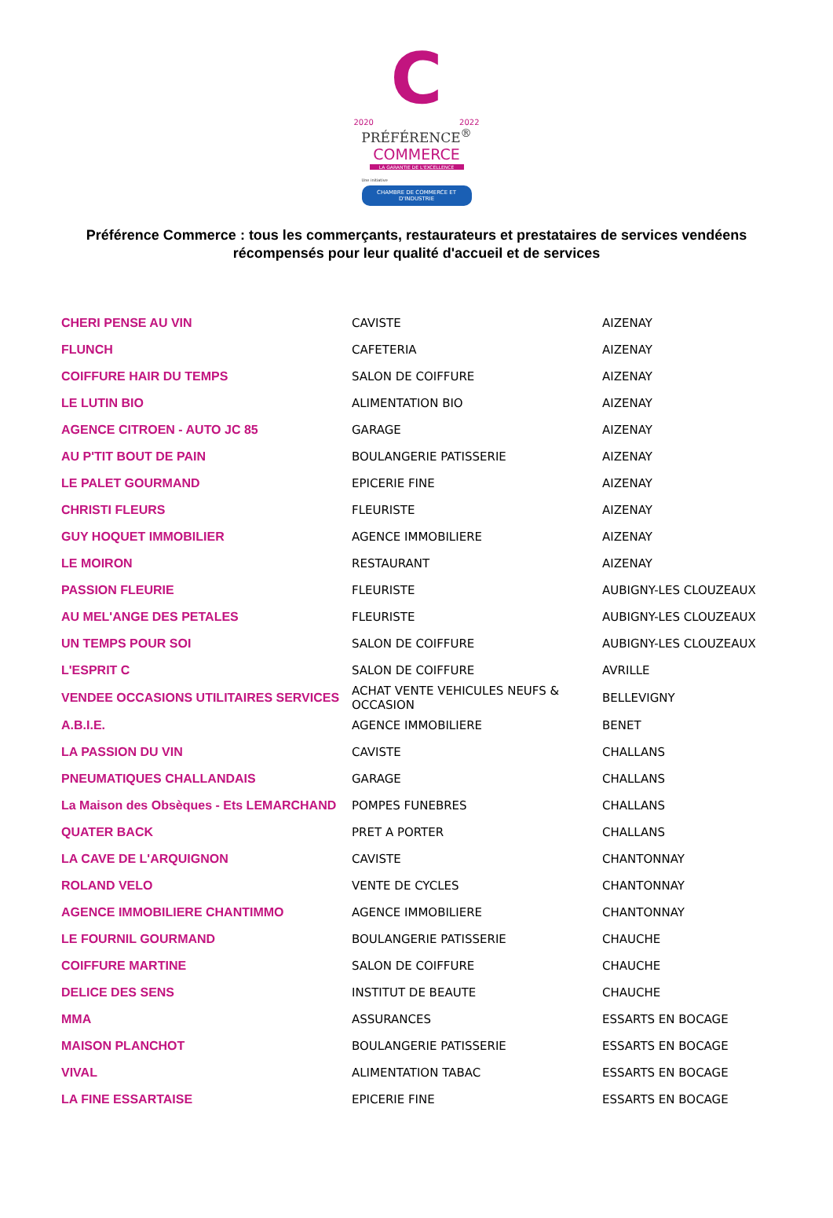C
2020 2022
PRÉFÉRENCE<sup>®</sup>
COMMERCE
LA GARANTIE DE L'EXCELLENCE
Une initiative
CHAMBRE DE COMMERCE ET D'INDUSTRIE
Préférence Commerce : tous les commerçants, restaurateurs et prestataires de services vendéens
récompensés pour leur qualité d'accueil et de services
| CHERI PENSE AU VIN | CAVISTE | AIZENAY |
| FLUNCH | CAFETERIA | AIZENAY |
| COIFFURE HAIR DU TEMPS | SALON DE COIFFURE | AIZENAY |
| LE LUTIN BIO | ALIMENTATION BIO | AIZENAY |
| AGENCE CITROEN - AUTO JC 85 | GARAGE | AIZENAY |
| AU P'TIT BOUT DE PAIN | BOULANGERIE PATISSERIE | AIZENAY |
| LE PALET GOURMAND | EPICERIE FINE | AIZENAY |
| CHRISTI FLEURS | FLEURISTE | AIZENAY |
| GUY HOQUET IMMOBILIER | AGENCE IMMOBILIERE | AIZENAY |
| LE MOIRON | RESTAURANT | AIZENAY |
| PASSION FLEURIE | FLEURISTE | AUBIGNY-LES CLOUZEAUX |
| AU MEL'ANGE DES PETALES | FLEURISTE | AUBIGNY-LES CLOUZEAUX |
| UN TEMPS POUR SOI | SALON DE COIFFURE | AUBIGNY-LES CLOUZEAUX |
| L'ESPRIT C | SALON DE COIFFURE | AVRILLE |
| VENDEE OCCASIONS UTILITAIRES SERVICES | ACHAT VENTE VEHICULES NEUFS & OCCASION | BELLEVIGNY |
| A.B.I.E. | AGENCE IMMOBILIERE | BENET |
| LA PASSION DU VIN | CAVISTE | CHALLANS |
| PNEUMATIQUES CHALLANDAIS | GARAGE | CHALLANS |
| La Maison des Obsèques - Ets LEMARCHAND | POMPES FUNEBRES | CHALLANS |
| QUATER BACK | PRET A PORTER | CHALLANS |
| LA CAVE DE L'ARQUIGNON | CAVISTE | CHANTONNAY |
| ROLAND VELO | VENTE DE CYCLES | CHANTONNAY |
| AGENCE IMMOBILIERE CHANTIMMO | AGENCE IMMOBILIERE | CHANTONNAY |
| LE FOURNIL GOURMAND | BOULANGERIE PATISSERIE | CHAUCHE |
| COIFFURE MARTINE | SALON DE COIFFURE | CHAUCHE |
| DELICE DES SENS | INSTITUT DE BEAUTE | CHAUCHE |
| MMA | ASSURANCES | ESSARTS EN BOCAGE |
| MAISON PLANCHOT | BOULANGERIE PATISSERIE | ESSARTS EN BOCAGE |
| VIVAL | ALIMENTATION TABAC | ESSARTS EN BOCAGE |
| LA FINE ESSARTAISE | EPICERIE FINE | ESSARTS EN BOCAGE |